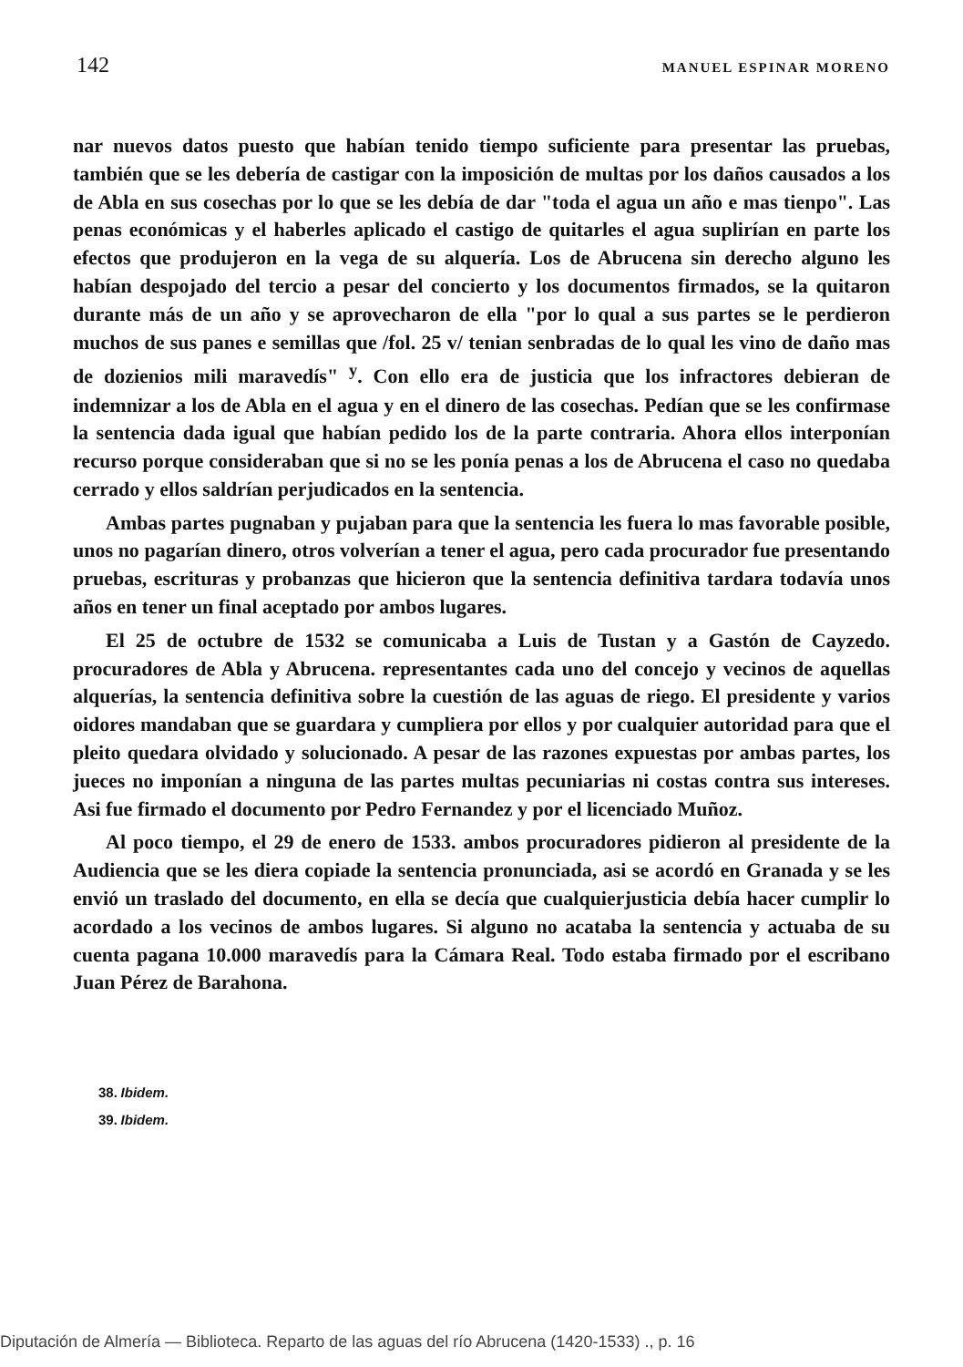142 MANUEL ESPINAR MORENO
nar nuevos datos puesto que habían tenido tiempo suficiente para presentar las pruebas, también que se les debería de castigar con la imposición de multas por los daños causados a los de Abla en sus cosechas por lo que se les debía de dar "toda el agua un año e mas tienpo". Las penas económicas y el haberles aplicado el castigo de quitarles el agua suplirían en parte los efectos que produjeron en la vega de su alquería. Los de Abrucena sin derecho alguno les habían despojado del tercio a pesar del concierto y los documentos firmados, se la quitaron durante más de un año y se aprovecharon de ella "por lo qual a sus partes se le perdieron muchos de sus panes e semillas que /fol. 25 v/ tenian senbradas de lo qual les vino de daño mas de dozienios mili maravedís" <sup>y</sup>. Con ello era de justicia que los infractores debieran de indemnizar a los de Abla en el agua y en el dinero de las cosechas. Pedían que se les confirmase la sentencia dada igual que habían pedido los de la parte contraria. Ahora ellos interponían recurso porque consideraban que si no se les ponía penas a los de Abrucena el caso no quedaba cerrado y ellos saldrían perjudicados en la sentencia.
Ambas partes pugnaban y pujaban para que la sentencia les fuera lo mas favorable posible, unos no pagarían dinero, otros volverían a tener el agua, pero cada procurador fue presentando pruebas, escrituras y probanzas que hicieron que la sentencia definitiva tardara todavía unos años en tener un final aceptado por ambos lugares.
El 25 de octubre de 1532 se comunicaba a Luis de Tustan y a Gastón de Cayzedo. procuradores de Abla y Abrucena. representantes cada uno del concejo y vecinos de aquellas alquerías, la sentencia definitiva sobre la cuestión de las aguas de riego. El presidente y varios oidores mandaban que se guardara y cumpliera por ellos y por cualquier autoridad para que el pleito quedara olvidado y solucionado. A pesar de las razones expuestas por ambas partes, los jueces no imponían a ninguna de las partes multas pecuniarias ni costas contra sus intereses. Asi fue firmado el documento por Pedro Fernandez y por el licenciado Muñoz.
Al poco tiempo, el 29 de enero de 1533. ambos procuradores pidieron al presidente de la Audiencia que se les diera copiade la sentencia pronunciada, asi se acordó en Granada y se les envió un traslado del documento, en ella se decía que cualquierjusticia debía hacer cumplir lo acordado a los vecinos de ambos lugares. Si alguno no acataba la sentencia y actuaba de su cuenta pagana 10.000 maravedís para la Cámara Real. Todo estaba firmado por el escribano Juan Pérez de Barahona.
38. Ibidem.
39. Ibidem.
Diputación de Almería — Biblioteca. Reparto de las aguas del río Abrucena (1420-1533) ., p. 16